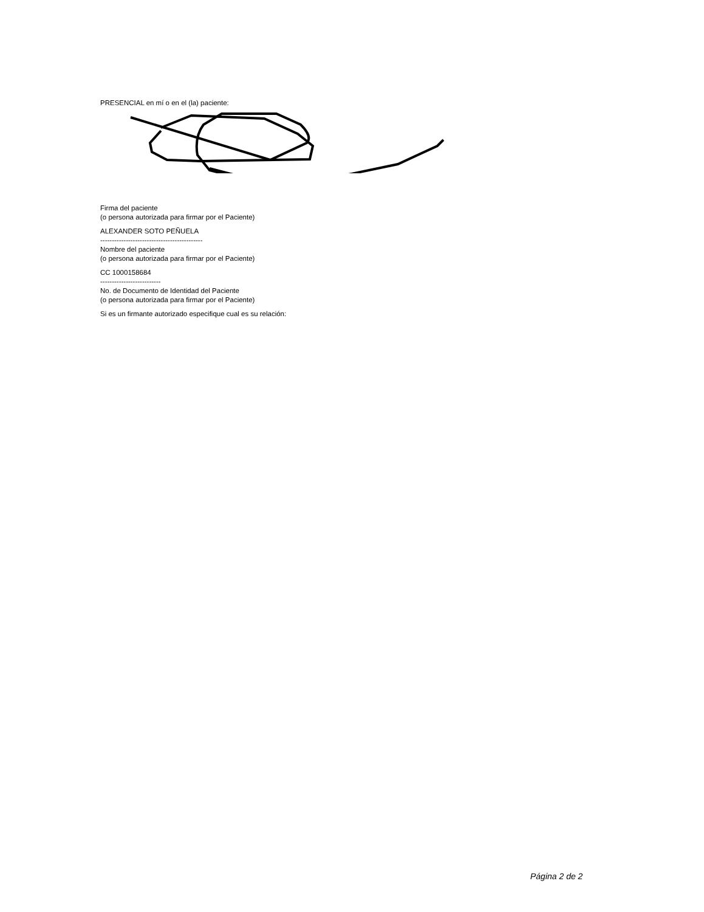PRESENCIAL en mí o en el (la) paciente:
Firma del paciente
(o persona autorizada para firmar por el Paciente)
ALEXANDER SOTO PEÑUELA
--------------------------------------------
Nombre del paciente
(o persona autorizada para firmar por el Paciente)
CC 1000158684
--------------------------
No. de Documento de Identidad del Paciente
(o persona autorizada para firmar por el Paciente)
Si es un firmante autorizado especifique cual es su relación:
Página 2 de 2